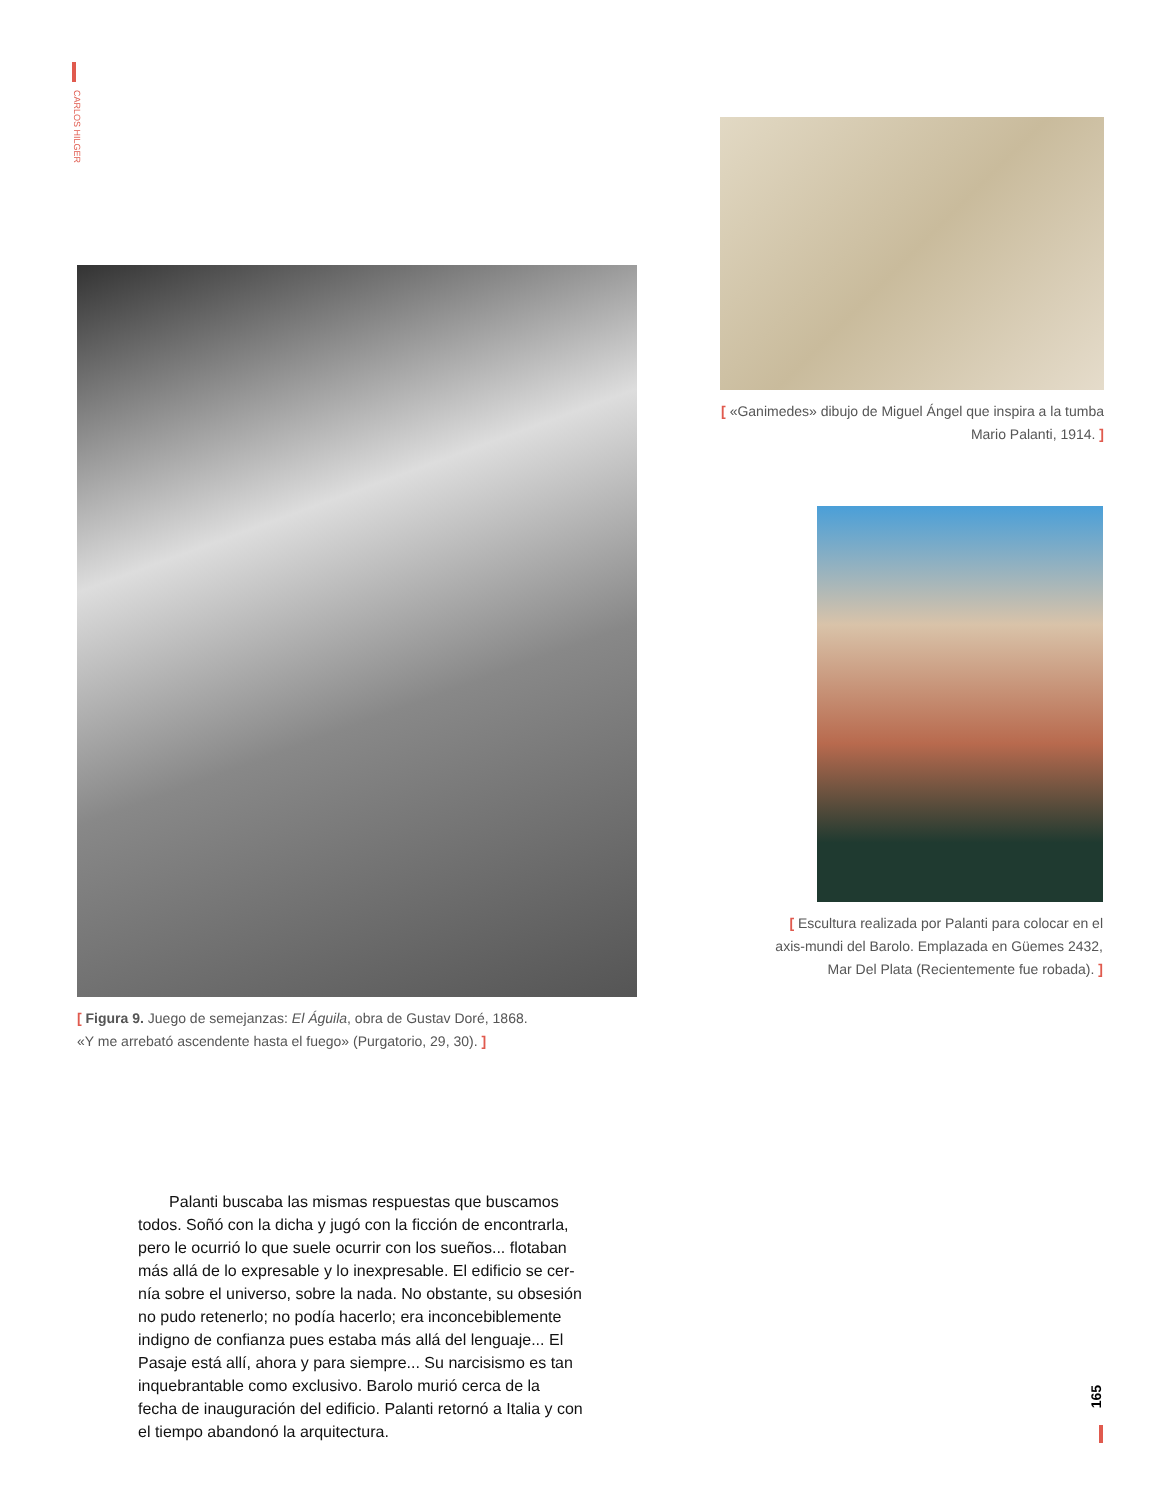CARLOS HILGER
[ «Ganimedes» dibujo de Miguel Ángel que inspira a la tumba Mario Palanti, 1914. ]
[ Figura 9. Juego de semejanzas: El Águila, obra de Gustav Doré, 1868.
«Y me arrebató ascendente hasta el fuego» (Purgatorio, 29, 30). ]
[ Escultura realizada por Palanti para colocar en el axis-mundi del Barolo. Emplazada en Güemes 2432, Mar Del Plata (Recientemente fue robada). ]
Palanti buscaba las mismas respuestas que buscamos todos. Soñó con la dicha y jugó con la ficción de encontrarla, pero le ocurrió lo que suele ocurrir con los sueños... flotaban más allá de lo expresable y lo inexpresable. El edificio se cer-nía sobre el universo, sobre la nada. No obstante, su obsesión no pudo retenerlo; no podía hacerlo; era inconcebiblemente indigno de confianza pues estaba más allá del lenguaje... El Pasaje está allí, ahora y para siempre... Su narcisismo es tan inquebrantable como exclusivo. Barolo murió cerca de la fecha de inauguración del edificio. Palanti retornó a Italia y con el tiempo abandonó la arquitectura.
165